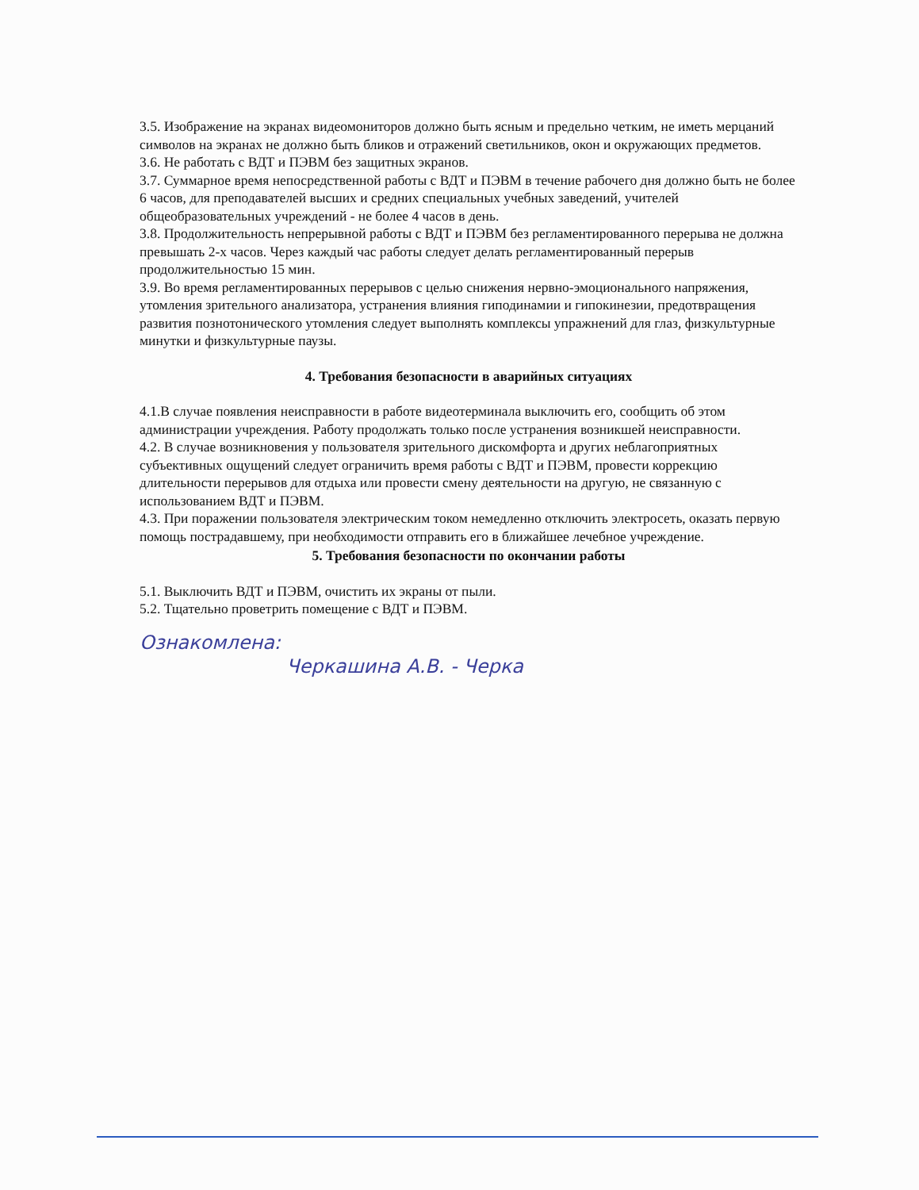3.5. Изображение на экранах видеомониторов должно быть ясным и предельно четким, не иметь мерцаний символов на экранах не должно быть бликов и отражений светильников, окон и окружающих предметов.
3.6. Не работать с ВДТ и ПЭВМ без защитных экранов.
3.7. Суммарное время непосредственной работы с ВДТ и ПЭВМ в течение рабочего дня должно быть не более 6 часов, для преподавателей высших и средних специальных учебных заведений, учителей общеобразовательных учреждений - не более 4 часов в день.
3.8. Продолжительность непрерывной работы с ВДТ и ПЭВМ без регламентированного перерыва не должна превышать 2-х часов. Через каждый час работы следует делать регламентированный перерыв продолжительностью 15 мин.
3.9. Во время регламентированных перерывов с целью снижения нервно-эмоционального напряжения, утомления зрительного анализатора, устранения влияния гиподинамии и гипокинезии, предотвращения развития познотонического утомления следует выполнять комплексы упражнений для глаз, физкультурные минутки и физкультурные паузы.
4. Требования безопасности в аварийных ситуациях
4.1.В случае появления неисправности в работе видеотерминала выключить его, сообщить об этом администрации учреждения. Работу продолжать только после устранения возникшей неисправности.
4.2. В случае возникновения у пользователя зрительного дискомфорта и других неблагоприятных субъективных ощущений следует ограничить время работы с ВДТ и ПЭВМ, провести коррекцию длительности перерывов для отдыха или провести смену деятельности на другую, не связанную с использованием ВДТ и ПЭВМ.
4.3. При поражении пользователя электрическим током немедленно отключить электросеть, оказать первую помощь пострадавшему, при необходимости отправить его в ближайшее лечебное учреждение.
5. Требования безопасности по окончании работы
5.1. Выключить ВДТ и ПЭВМ, очистить их экраны от пыли.
5.2. Тщательно проветрить помещение с ВДТ и ПЭВМ.
Ознакомлена:
Черкашина А.В. - Черка